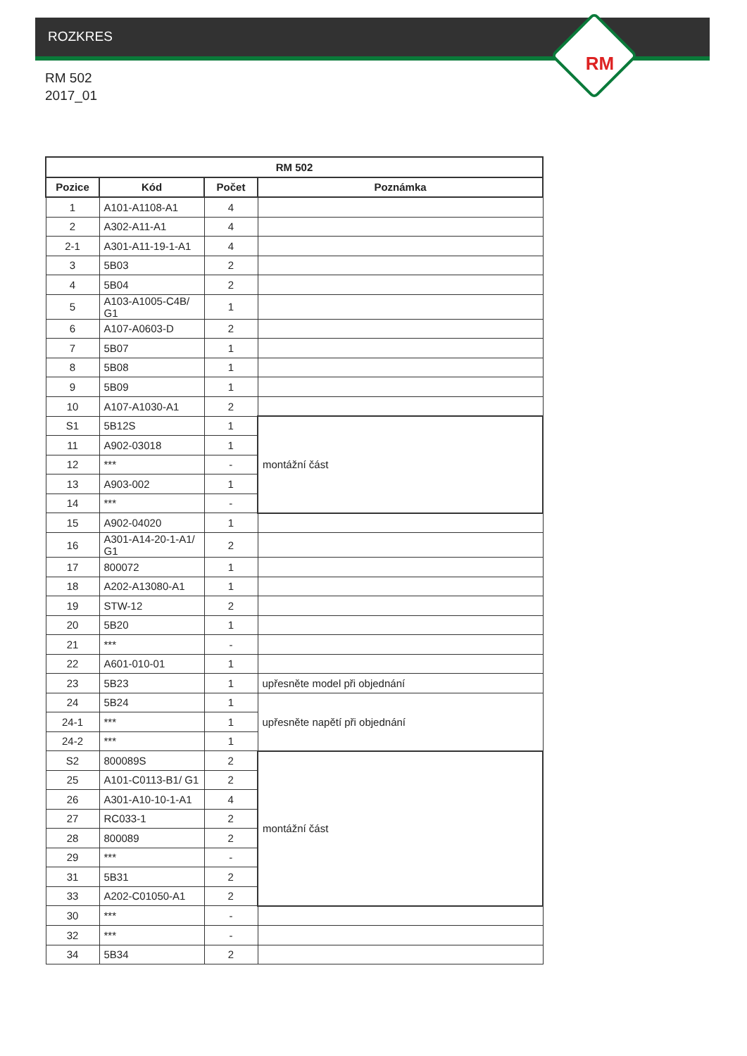ROZKRES
RM
RM 502
2017_01
| RM 502 | | | |
| --- | --- | --- | --- |
| Pozice | Kód | Počet | Poznámka |
| 1 | A101-A1108-A1 | 4 | |
| 2 | A302-A11-A1 | 4 | |
| 2-1 | A301-A11-19-1-A1 | 4 | |
| 3 | 5B03 | 2 | |
| 4 | 5B04 | 2 | |
| 5 | A103-A1005-C4B/ G1 | 1 | |
| 6 | A107-A0603-D | 2 | |
| 7 | 5B07 | 1 | |
| 8 | 5B08 | 1 | |
| 9 | 5B09 | 1 | |
| 10 | A107-A1030-A1 | 2 | |
| S1 | 5B12S | 1 | montážní část |
| 11 | A902-03018 | 1 | |
| 12 | *** | - | |
| 13 | A903-002 | 1 | |
| 14 | *** | - | |
| 15 | A902-04020 | 1 | |
| 16 | A301-A14-20-1-A1/ G1 | 2 | |
| 17 | 800072 | 1 | |
| 18 | A202-A13080-A1 | 1 | |
| 19 | STW-12 | 2 | |
| 20 | 5B20 | 1 | |
| 21 | *** | - | |
| 22 | A601-010-01 | 1 | |
| 23 | 5B23 | 1 | upřesněte model při objednání |
| 24 | 5B24 | 1 | upřesněte napětí při objednání |
| 24-1 | *** | 1 | |
| 24-2 | *** | 1 | |
| S2 | 800089S | 2 | montážní část |
| 25 | A101-C0113-B1/ G1 | 2 | |
| 26 | A301-A10-10-1-A1 | 4 | |
| 27 | RC033-1 | 2 | |
| 28 | 800089 | 2 | |
| 29 | *** | - | |
| 31 | 5B31 | 2 | |
| 33 | A202-C01050-A1 | 2 | |
| 30 | *** | - | |
| 32 | *** | - | |
| 34 | 5B34 | 2 | |